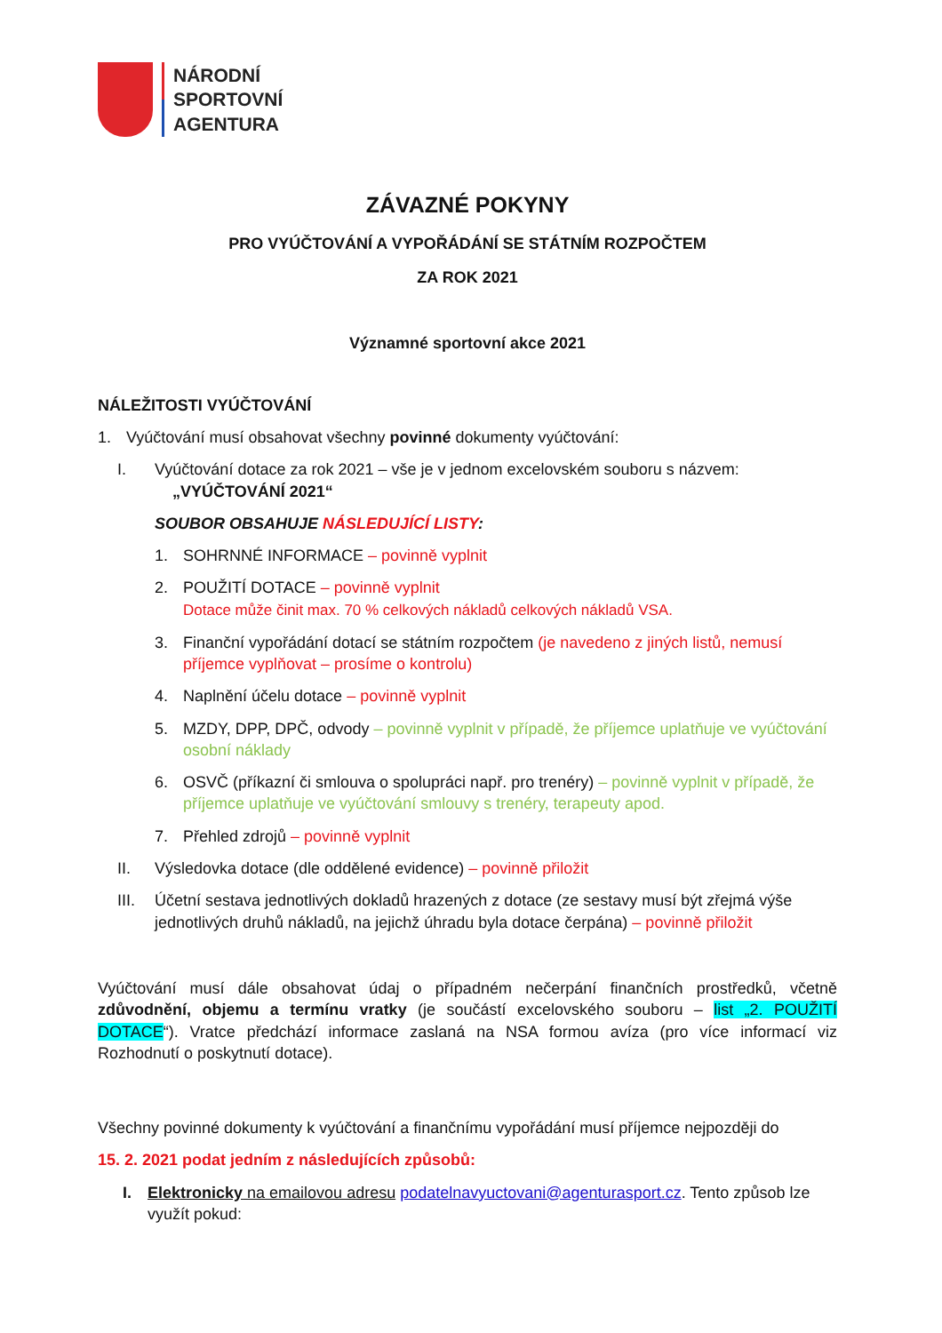NÁRODNÍ
SPORTOVNÍ
AGENTURA
ZÁVAZNÉ POKYNY
PRO VYÚČTOVÁNÍ A VYPOŘÁDÁNÍ SE STÁTNÍM ROZPOČTEM
ZA ROK 2021
Významné sportovní akce 2021
NÁLEŽITOSTI VYÚČTOVÁNÍ
1. Vyúčtování musí obsahovat všechny povinné dokumenty vyúčtování:
I. Vyúčtování dotace za rok 2021 – vše je v jednom excelovském souboru s názvem:
„VYÚČTOVÁNÍ 2021“
SOUBOR OBSAHUJE NÁSLEDUJÍCÍ LISTY:
1. SOHRNNÉ INFORMACE – povinně vyplnit
2. POUŽITÍ DOTACE – povinně vyplnit
Dotace může činit max. 70 % celkových nákladů celkových nákladů VSA.
3. Finanční vypořádání dotací se státním rozpočtem (je navedeno z jiných listů, nemusí příjemce vyplňovat – prosíme o kontrolu)
4. Naplnění účelu dotace – povinně vyplnit
5. MZDY, DPP, DPČ, odvody – povinně vyplnit v případě, že příjemce uplatňuje ve vyúčtování osobní náklady
6. OSVČ (příkazní či smlouva o spolupráci např. pro trenéry) – povinně vyplnit v případě, že příjemce uplatňuje ve vyúčtování smlouvy s trenéry, terapeuty apod.
7. Přehled zdrojů – povinně vyplnit
II. Výsledovka dotace (dle oddělené evidence) – povinně přiložit
III. Účetní sestava jednotlivých dokladů hrazených z dotace (ze sestavy musí být zřejmá výše jednotlivých druhů nákladů, na jejichž úhradu byla dotace čerpána) – povinně přiložit
Vyúčtování musí dále obsahovat údaj o případném nečerpání finančních prostředků, včetně zdůvodnění, objemu a termínu vratky (je součástí excelovského souboru – list „2. POUŽITÍ DOTACE“). Vratce předchází informace zaslaná na NSA formou avíza (pro více informací viz Rozhodnutí o poskytnutí dotace).
Všechny povinné dokumenty k vyúčtování a finančnímu vypořádání musí příjemce nejpozději do
15. 2. 2021 podat jedním z následujících způsobů:
I. Elektronicky na emailovou adresu podatelnavyuctovani@agenturasport.cz. Tento způsob lze využít pokud: